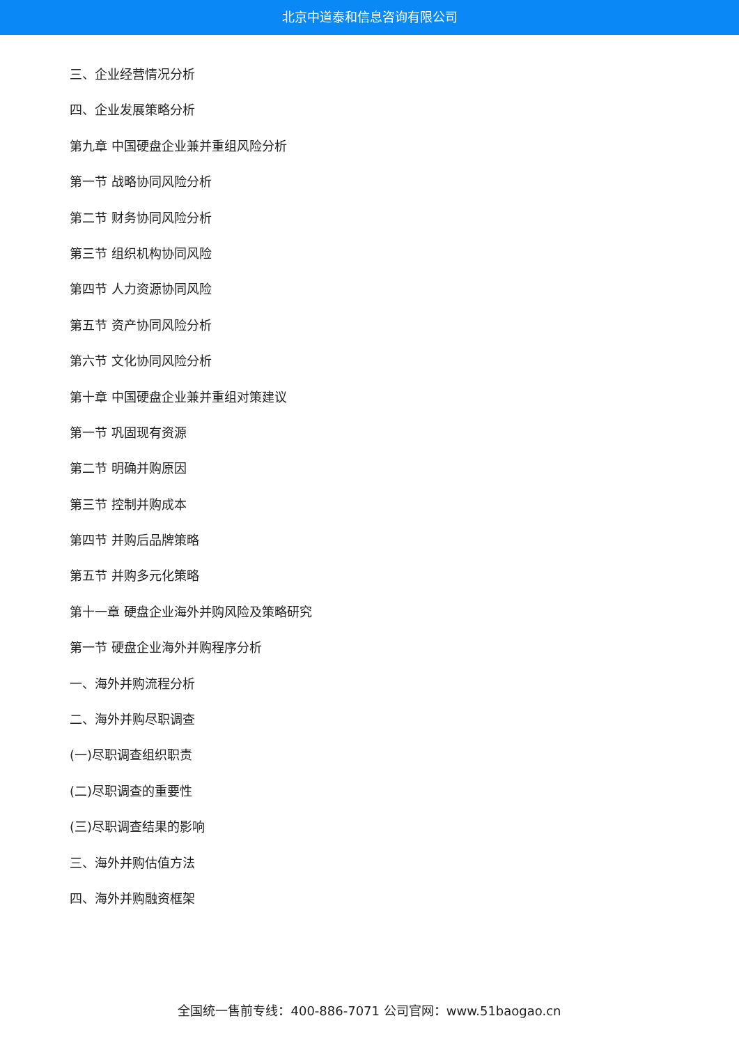北京中道泰和信息咨询有限公司
三、企业经营情况分析
四、企业发展策略分析
第九章 中国硬盘企业兼并重组风险分析
第一节 战略协同风险分析
第二节 财务协同风险分析
第三节 组织机构协同风险
第四节 人力资源协同风险
第五节 资产协同风险分析
第六节 文化协同风险分析
第十章 中国硬盘企业兼并重组对策建议
第一节 巩固现有资源
第二节 明确并购原因
第三节 控制并购成本
第四节 并购后品牌策略
第五节 并购多元化策略
第十一章 硬盘企业海外并购风险及策略研究
第一节 硬盘企业海外并购程序分析
一、海外并购流程分析
二、海外并购尽职调查
(一)尽职调查组织职责
(二)尽职调查的重要性
(三)尽职调查结果的影响
三、海外并购估值方法
四、海外并购融资框架
全国统一售前专线：400-886-7071 公司官网：www.51baogao.cn